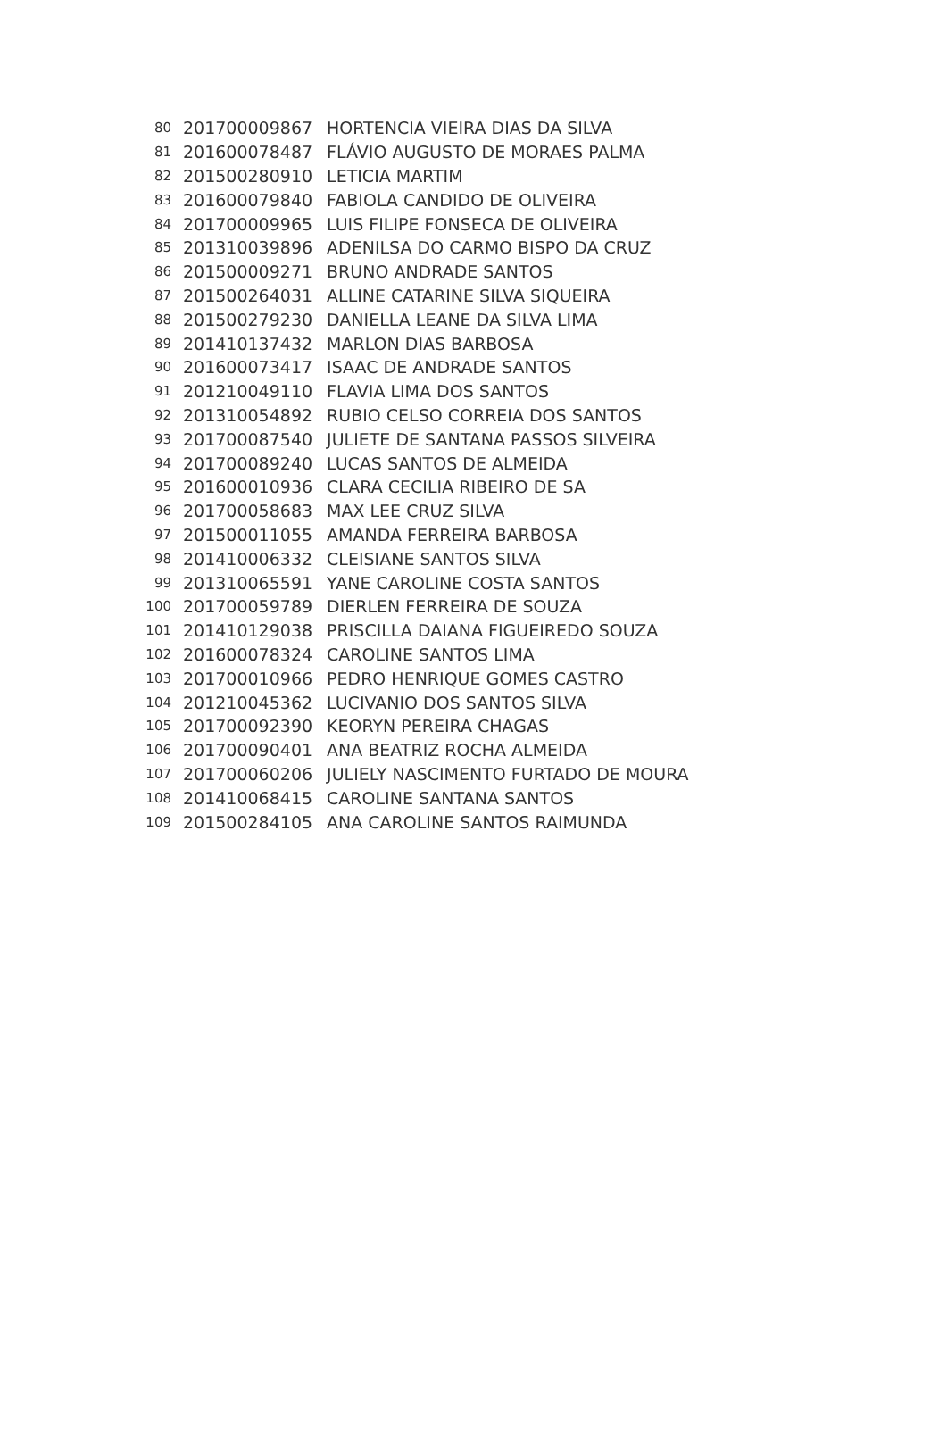| 80 | 201700009867 | HORTENCIA VIEIRA DIAS DA SILVA |
| 81 | 201600078487 | FLÁVIO AUGUSTO DE MORAES PALMA |
| 82 | 201500280910 | LETICIA MARTIM |
| 83 | 201600079840 | FABIOLA CANDIDO DE OLIVEIRA |
| 84 | 201700009965 | LUIS FILIPE FONSECA DE OLIVEIRA |
| 85 | 201310039896 | ADENILSA DO CARMO BISPO DA CRUZ |
| 86 | 201500009271 | BRUNO ANDRADE SANTOS |
| 87 | 201500264031 | ALLINE CATARINE SILVA SIQUEIRA |
| 88 | 201500279230 | DANIELLA LEANE DA SILVA LIMA |
| 89 | 201410137432 | MARLON DIAS BARBOSA |
| 90 | 201600073417 | ISAAC DE ANDRADE SANTOS |
| 91 | 201210049110 | FLAVIA LIMA DOS SANTOS |
| 92 | 201310054892 | RUBIO CELSO CORREIA DOS SANTOS |
| 93 | 201700087540 | JULIETE DE SANTANA PASSOS SILVEIRA |
| 94 | 201700089240 | LUCAS SANTOS DE ALMEIDA |
| 95 | 201600010936 | CLARA CECILIA RIBEIRO DE SA |
| 96 | 201700058683 | MAX LEE CRUZ SILVA |
| 97 | 201500011055 | AMANDA FERREIRA BARBOSA |
| 98 | 201410006332 | CLEISIANE SANTOS SILVA |
| 99 | 201310065591 | YANE CAROLINE COSTA SANTOS |
| 100 | 201700059789 | DIERLEN FERREIRA DE SOUZA |
| 101 | 201410129038 | PRISCILLA DAIANA FIGUEIREDO SOUZA |
| 102 | 201600078324 | CAROLINE SANTOS LIMA |
| 103 | 201700010966 | PEDRO HENRIQUE GOMES CASTRO |
| 104 | 201210045362 | LUCIVANIO DOS SANTOS SILVA |
| 105 | 201700092390 | KEORYN PEREIRA CHAGAS |
| 106 | 201700090401 | ANA BEATRIZ ROCHA ALMEIDA |
| 107 | 201700060206 | JULIELY NASCIMENTO FURTADO DE MOURA |
| 108 | 201410068415 | CAROLINE SANTANA SANTOS |
| 109 | 201500284105 | ANA CAROLINE SANTOS RAIMUNDA |